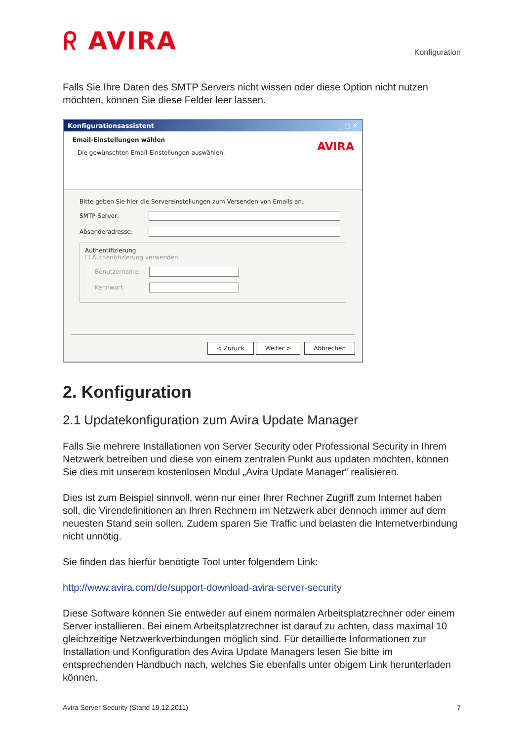ᖇ AVIRA
Konfiguration
Falls Sie Ihre Daten des SMTP Servers nicht wissen oder diese Option nicht nutzen möchten, können Sie diese Felder leer lassen.
Konfigurationsassistent _ □ ✕
Email-Einstellungen wählen
Die gewünschten Email-Einstellungen auswählen.
AVIRA
Bitte geben Sie hier die Servereinstellungen zum Versenden von Emails an.
SMTP-Server:
Absenderadresse:
Authentifizierung
☐ Authentifizierung verwenden
Benutzername:
Kennwort:
< Zurück Weiter > Abbrechen
2. Konfiguration
2.1 Updatekonfiguration zum Avira Update Manager
Falls Sie mehrere Installationen von Server Security oder Professional Security in Ihrem Netzwerk betreiben und diese von einem zentralen Punkt aus updaten möchten, können Sie dies mit unserem kostenlosen Modul „Avira Update Manager“ realisieren.
Dies ist zum Beispiel sinnvoll, wenn nur einer Ihrer Rechner Zugriff zum Internet haben soll, die Virendefinitionen an Ihren Rechnern im Netzwerk aber dennoch immer auf dem neuesten Stand sein sollen. Zudem sparen Sie Traffic und belasten die Internetverbindung nicht unnötig.
Sie finden das hierfür benötigte Tool unter folgendem Link:
http://www.avira.com/de/support-download-avira-server-security
Diese Software können Sie entweder auf einem normalen Arbeitsplatzrechner oder einem Server installieren. Bei einem Arbeitsplatzrechner ist darauf zu achten, dass maximal 10 gleichzeitige Netzwerkverbindungen möglich sind. Für detaillierte Informationen zur Installation und Konfiguration des Avira Update Managers lesen Sie bitte im entsprechenden Handbuch nach, welches Sie ebenfalls unter obigem Link herunterladen können.
Avira Server Security (Stand 19.12.2011) 7